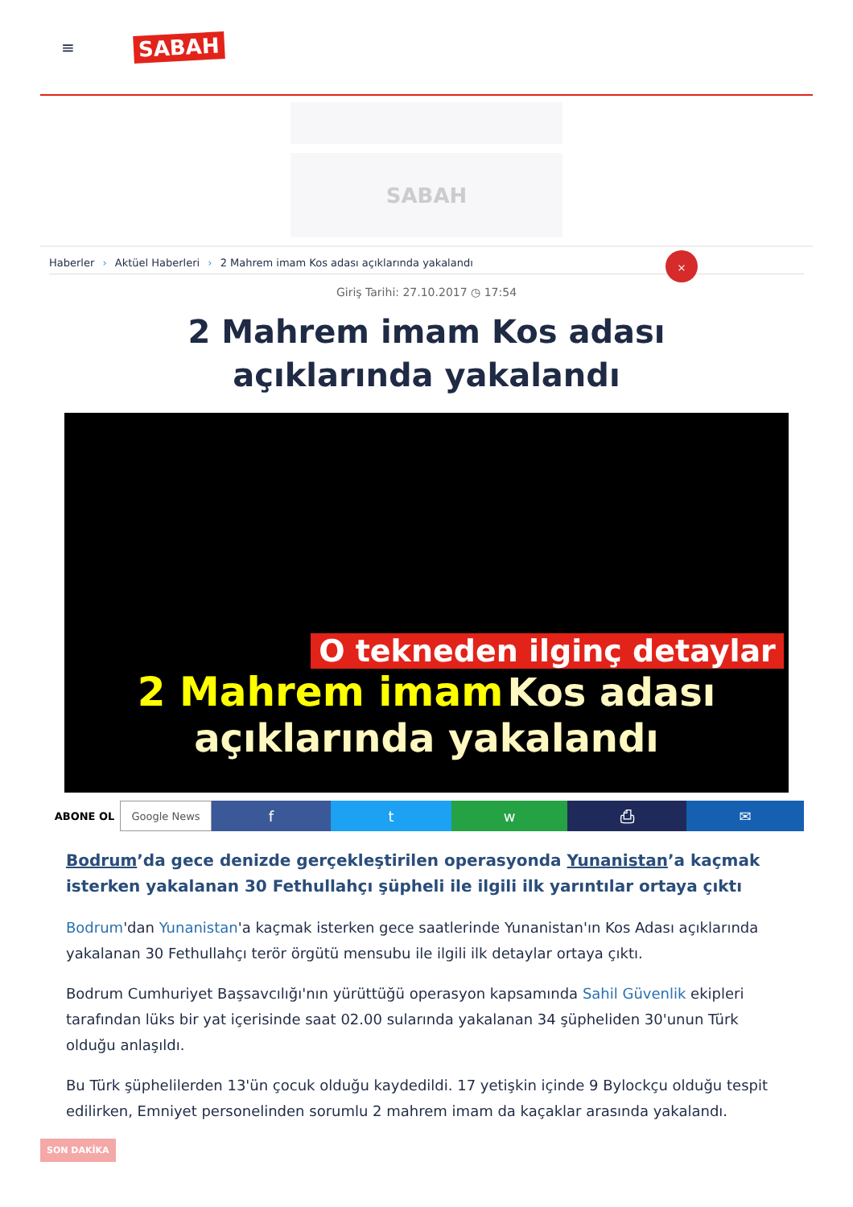≡
SABAH
SABAH
Haberler › Aktüel Haberleri › 2 Mahrem imam Kos adası açıklarında yakalandı
×
Giriş Tarihi: 27.10.2017 ◷ 17:54
2 Mahrem imam Kos adası açıklarında yakalandı
O tekneden ilginç detaylar
2 Mahrem imam Kos adası
açıklarında yakalandı
ABONE OL Google News
f t w ⎙ ✉
Bodrum’da gece denizde gerçekleştirilen operasyonda Yunanistan’a kaçmak isterken yakalanan 30 Fethullahçı şüpheli ile ilgili ilk yarıntılar ortaya çıktı
Bodrum'dan Yunanistan'a kaçmak isterken gece saatlerinde Yunanistan'ın Kos Adası açıklarında yakalanan 30 Fethullahçı terör örgütü mensubu ile ilgili ilk detaylar ortaya çıktı.
Bodrum Cumhuriyet Başsavcılığı'nın yürüttüğü operasyon kapsamında Sahil Güvenlik ekipleri tarafından lüks bir yat içerisinde saat 02.00 sularında yakalanan 34 şüpheliden 30'unun Türk olduğu anlaşıldı.
Bu Türk şüphelilerden 13'ün çocuk olduğu kaydedildi. 17 yetişkin içinde 9 Bylockçu olduğu tespit edilirken, Emniyet personelinden sorumlu 2 mahrem imam da kaçaklar arasında yakalandı.
SON DAKİKA